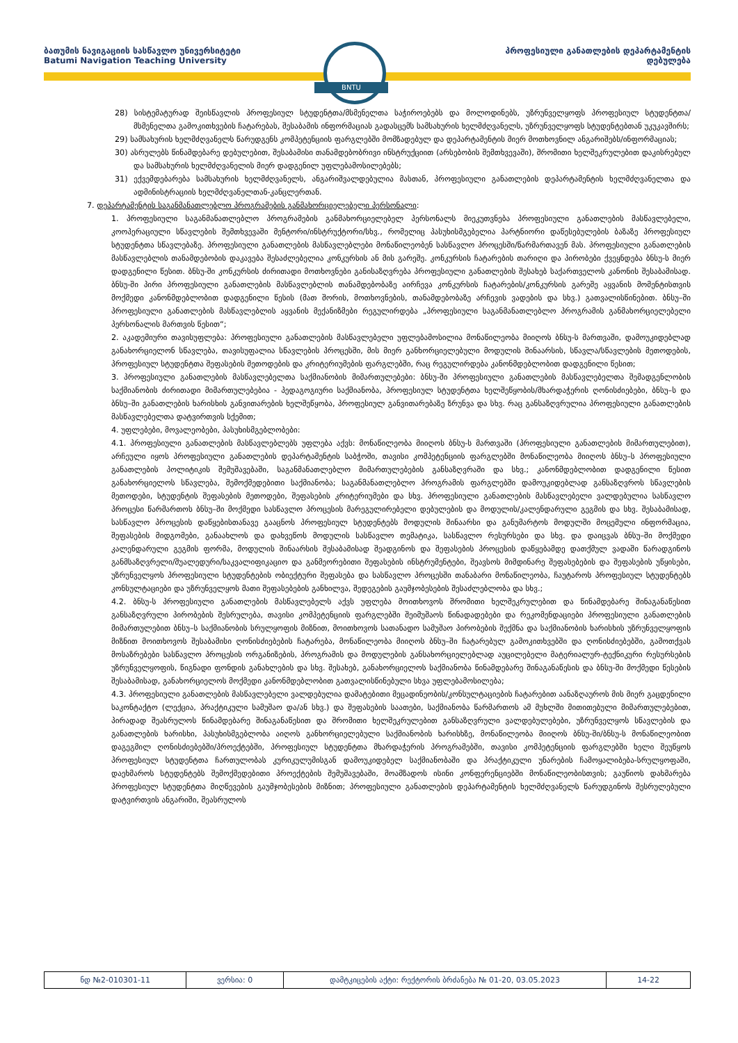ბათუმის ნავიგაციის სასწავლო უნივერსიტეტი
Batumi Navigation Teaching University
პროფესიული განათლების დეპარტამენტის
დებულება
BNTU
28) სისტემატურად შეისწავლის პროფესიულ სტუდენტთა/მსმენელთა საჭიროებებს და მოლოდინებს, უზრუნველყოფს პროფესიულ სტუდენტთა/მსმენელთა გამოკითხვების ჩატარებას, შესაბამის ინფორმაციას გადასცემს სამსახურის ხელმძღვანელს, უზრუნველყოფს სტუდენტებთან უკუკავშირს;
29) სამსახურის ხელმძღვანელს წარუდგენს კომპეტენციის ფარგლებში მომზადებულ და დეპარტამენტის მიერ მოთხოვნილ ანგარიშებს/ინფორმაციას;
30) ასრულებს წინამდებარე დებულებით, შესაბამისი თანამდებობრივი ინსტრუქციით (არსებობის შემთხვევაში), შრომითი ხელშეკრულებით დაკისრებულ და სამსახურის ხელმძღვანელის მიერ დადგენილ უფლებამოსილებებს;
31) ექვემდებარება სამსახურის ხელმძღვანელს, ანგარიშვალდებულია მასთან, პროფესიული განათლების დეპარტამენტის ხელმძღვანელთა და ადმინისტრაციის ხელმძღვანელთან-კანცლერთან.
7. დეპარტამენტის საგანმანათლებლო პროგრამების განმახორციელებელი პერსონალი:
1. პროფესიული საგანმანათლებლო პროგრამების განმახორციელებელ პერსონალს მიეკუთვნება პროფესიული განათლების მასწავლებელი, კოოპერაციული სწავლების შემთხვევაში მენტორი/ინსტრუქტორი/სხვ., რომელიც პასუხისმგებელია პარტნიორი დაწესებულების ბაზაზე პროფესიულ სტუდენტთა სწავლებაზე. პროფესიული განათლების მასწავლებლები მონაწილეობენ სასწავლო პროცესში/წარმართავენ მას. პროფესიული განათლების მასწავლებლის თანამდებობის დაკავება შესაძლებელია კონკურსის ან მის გარეშე. კონკურსის ჩატარების თარიღი და პირობები ქვეყნდება ბნსუ-ს მიერ დადგენილი წესით. ბნსუ-ში კონკურსის ძირითადი მოთხოვნები განისაზღვრება პროფესიული განათლების შესახებ საქართველოს კანონის შესაბამისად. ბნსუ-ში პირი პროფესიული განათლების მასწავლებლის თანამდებობაზე აირჩევა კონკურსის ჩატარების/კონკურსის გარეშე აყვანის მომენტისთვის მოქმედი კანონმდებლობით დადგენილი წესის (მათ შორის, მოთხოვნების, თანამდებობაზე არჩევის ვადების და სხვ.) გათვალისწინებით. ბნსუ–ში პროფესიული განათლების მასწავლებლის აყვანის მექანიზმები რეგულირდება „პროფესიული საგანმანათლებლო პროგრამის განმახორციელებელი პერსონალის მართვის წესით“;
2. აკადემიური თავისუფლება: პროფესიული განათლების მასწავლებელი უფლებამოსილია მონაწილეობა მიიღოს ბნსუ-ს მართვაში, დამოუკიდებლად განახორციელონ სწავლება, თავისუფალია სწავლების პროცესში, მის მიერ განხორციელებული მოდულის შინაარსის, სწავლა/სწავლების მეთოდების, პროფესიულ სტუდენტთა შეფასების მეთოდების და კრიტერიუმების ფარგლებში, რაც რეგულირდება კანონმდებლობით დადგენილი წესით;
3. პროფესიული განათლების მასწავლებელთა საქმიანობის მიმართულებები: ბნსუ-ში პროფესიული განათლების მასწავლებელთა შემადგენლობის საქმიანობის ძირითადი მიმართულებებია - პედაგოგიური საქმიანობა, პროფესიულ სტუდენტთა ხელშეწყობის/მხარდაჭერის ღონისძიებები, ბნსუ–ს და ბნსუ–ში განათლების ხარისხის განვითარების ხელშეწყობა, პროფესიულ განვითარებაზე ზრუნვა და სხვ. რაც განსაზღვრულია პროფესიული განათლების მასწავლებელთა დატვირთვის სქემით;
4. უფლებები, მოვალეობები, პასუხისმგებლობები:
4.1. პროფესიული განათლების მასწავლებლებს უფლება აქვს: მონაწილეობა მიიღოს ბნსუ-ს მართვაში (პროფესიული განათლების მიმართულებით), არჩეული იყოს პროფესიული განათლების დეპარტამენტის საბჭოში, თავისი კომპეტენციის ფარგლებში მონაწილეობა მიიღოს ბნსუ–ს პროფესიული განათლების პოლიტიკის შემუშავებაში, საგანმანათლებლო მიმართულებების განსაზღვრაში და სხვ.; კანონმდებლობით დადგენილი წესით განახორციელოს სწავლება, შემოქმედებითი საქმიანობა; საგანმანათლებლო პროგრამის ფარგლებში დამოუკიდებლად განსაზღვროს სწავლების მეთოდები, სტუდენტის შეფასების მეთოდები, შეფასების კრიტერიუმები და სხვ. პროფესიული განათლების მასწავლებელი ვალდებულია სასწავლო პროცესი წარმართოს ბნსუ–ში მოქმედი სასწავლო პროცესის მარეგულირებელი დებულების და მოდულის/კალენდარული გეგმის და სხვ. შესაბამისად, სასწავლო პროცესის დაწყებისთანავე გააცნოს პროფესიულ სტუდენტებს მოდულის შინაარსი და განუმარტოს მოდულში მოცემული ინფორმაცია, შეფასების მიდგომები, განაახლოს და დახვეწოს მოდულის სასწავლო თემატიკა, სასწავლო რესურსები და სხვ. და დაიცვას ბნსუ–ში მოქმედი კალენდარული გეგმის ფორმა, მოდულის შინაარსის შესაბამისად შეადგინოს და შეფასების პროცესის დაწყებამდე დათქმულ ვადაში წარადგინოს განმსაზღვრელი/შუალედური/საკვალიფიკაციო და განმეორებითი შეფასების ინსტრუმენტები, შეავსოს მიმდინარე შეფასებების და შეფასების უწყისები, უზრუნველყოს პროფესიული სტუდენტების ობიექტური შეფასება და სასწავლო პროცესში თანაბარი მონაწილეობა, ჩაუტაროს პროფესიულ სტუდენტებს კონსულტაციები და უზრუნველყოს მათი შეფასებების განხილვა, შედეგების გაუმჯობესების შესაძლებლობა და სხვ.;
4.2. ბნსუ-ს პროფესიული განათლების მასწავლებელს აქვს უფლება მოითხოვოს შრომითი ხელშეკრულებით და წინამდებარე შინაგანაწესით განსაზღვრული პირობების შესრულება, თავისი კომპეტენციის ფარგლებში შეიმუშაოს წინადადებები და რეკომენდაციები პროფესიული განათლების მიმართულებით ბნსუ–ს საქმიანობის სრულყოფის მიზნით, მოითხოვოს სათანადო სამუშაო პირობების შექმნა და საქმიანობის ხარისხის უზრუნველყოფის მიზნით მოითხოვოს შესაბამისი ღონისძიებების ჩატარება, მონაწილეობა მიიღოს ბნსუ–ში ჩატარებულ გამოკითხვებში და ღონისძიებებში, გამოთქვას მოსაზრებები სასწავლო პროცესის ორგანიზების, პროგრამის და მოდულების განსახორციელებლად აუცილებელი მატერიალურ-ტექნიკური რესურსების უზრუნველყოფის, წიგნადი ფონდის განახლების და სხვ. შესახებ, განახორციელოს საქმიანობა წინამდებარე შინაგანაწესის და ბნსუ-ში მოქმედი წესების შესაბამისად, განახორციელოს მოქმედი კანონმდებლობით გათვალისწინებული სხვა უფლებამოსილება;
4.3. პროფესიული განათლების მასწავლებელი ვალდებულია დამატებითი მეცადინეობის/კონსულტაციების ჩატარებით აანაზღაუროს მის მიერ გაცდენილი საკონტაქტო (ლექცია, პრაქტიკული სამუშაო და/ან სხვ.) და შეფასების საათები, საქმიანობა წარმართოს ამ მუხლში მითითებული მიმართულებებით, პირადად შეასრულოს წინამდებარე შინაგანაწესით და შრომითი ხელშეკრულებით განსაზღვრული ვალდებულებები, უზრუნველყოს სწავლების და განათლების ხარისხი, პასუხისმგებლობა აიღოს განხორციელებული საქმიანობის ხარისხზე, მონაწილეობა მიიღოს ბნსუ-ში/ბნსუ-ს მონაწილეობით დაგეგმილ ღონისძიებებში/პროექტებში, პროფესიულ სტუდენტთა მხარდაჭერის პროგრამებში, თავისი კომპეტენციის ფარგლებში ხელი შეუწყოს პროფესიულ სტუდენტთა ჩართულობას კურიკულუმისგან დამოუკიდებელ საქმიანობაში და პრაქტიკული უნარების ჩამოყალიბება-სრულყოფაში, დაეხმაროს სტუდენტებს შემოქმედებითი პროექტების შემუშავებაში, მოამზადოს ისინი კონფერენციებში მონაწილეობისთვის; გაუწიოს დახმარება პროფესიულ სტუდენტთა მიღწევების გაუმჯობესების მიზნით; პროფესიული განათლების დეპარტამენტის ხელმძღვანელს წარუდგინოს შესრულებული დატვირთვის ანგარიში, შეასრულოს
| ნდ №2-010301-11 | ვერსია: 0 | დამტკიცების აქტი: რექტორის ბრძანება № 01-20, 03.05.2023 | 14-22 |